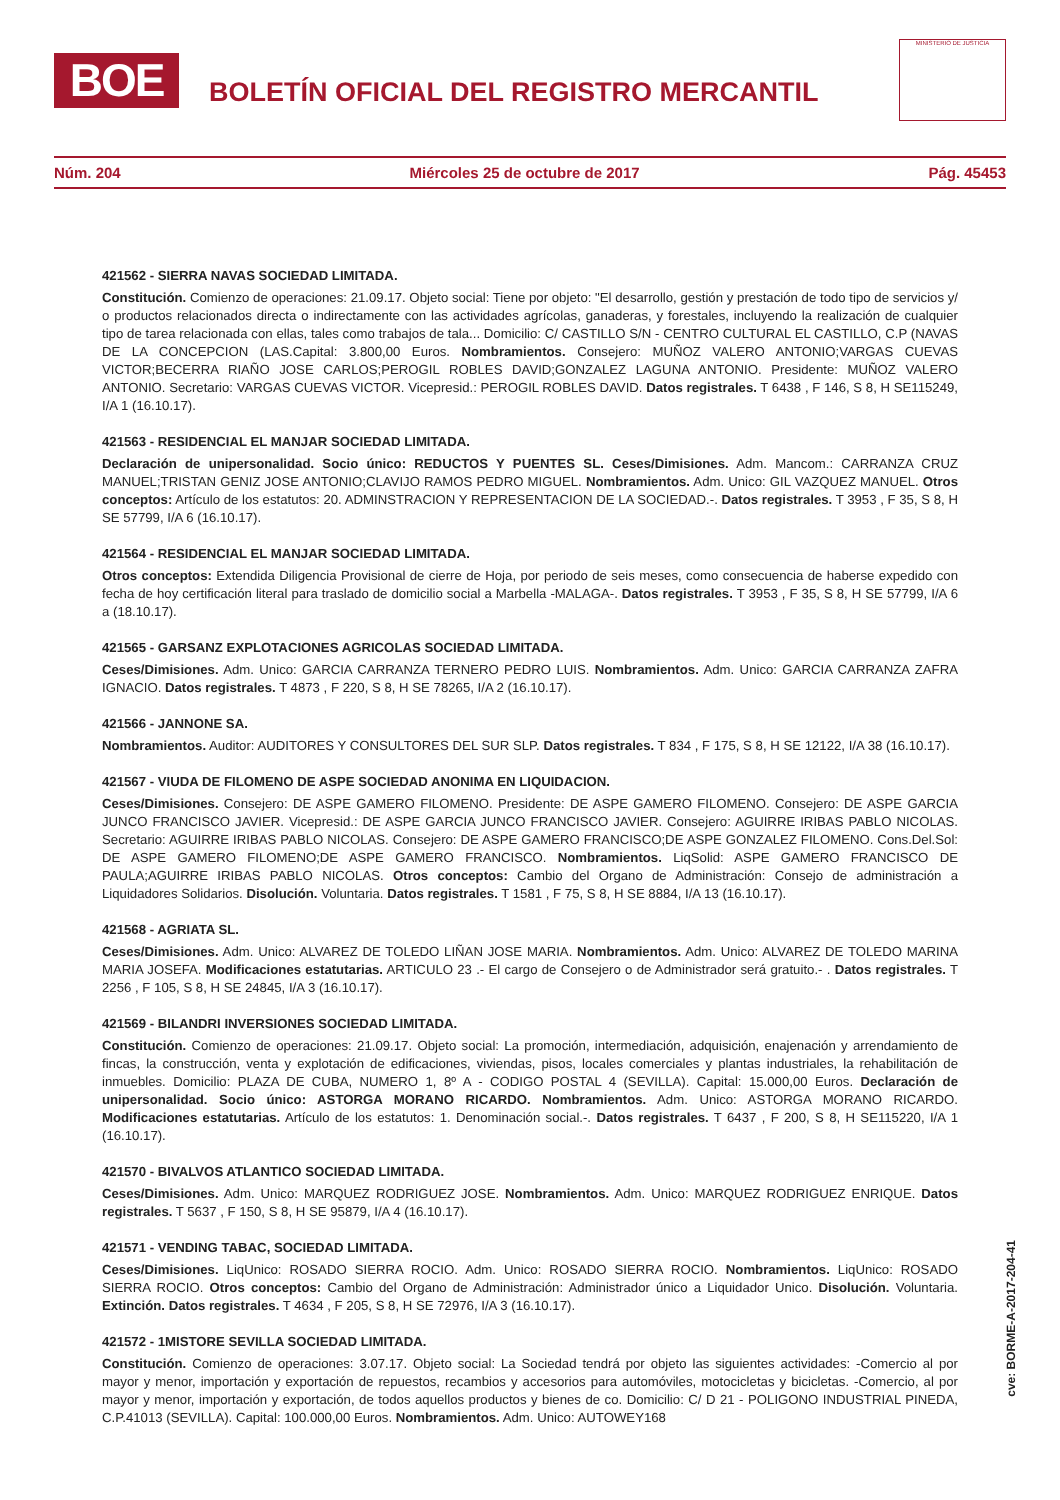BOE
BOLETÍN OFICIAL DEL REGISTRO MERCANTIL
MINISTERIO DE JUSTICIA
Núm. 204 Miércoles 25 de octubre de 2017 Pág. 45453
421562 - SIERRA NAVAS SOCIEDAD LIMITADA.
Constitución. Comienzo de operaciones: 21.09.17. Objeto social: Tiene por objeto: "El desarrollo, gestión y prestación de todo tipo de servicios y/ o productos relacionados directa o indirectamente con las actividades agrícolas, ganaderas, y forestales, incluyendo la realización de cualquier tipo de tarea relacionada con ellas, tales como trabajos de tala... Domicilio: C/ CASTILLO S/N - CENTRO CULTURAL EL CASTILLO, C.P (NAVAS DE LA CONCEPCION (LAS.Capital: 3.800,00 Euros. Nombramientos. Consejero: MUÑOZ VALERO ANTONIO;VARGAS CUEVAS VICTOR;BECERRA RIAÑO JOSE CARLOS;PEROGIL ROBLES DAVID;GONZALEZ LAGUNA ANTONIO. Presidente: MUÑOZ VALERO ANTONIO. Secretario: VARGAS CUEVAS VICTOR. Vicepresid.: PEROGIL ROBLES DAVID. Datos registrales. T 6438 , F 146, S 8, H SE115249, I/A 1 (16.10.17).
421563 - RESIDENCIAL EL MANJAR SOCIEDAD LIMITADA.
Declaración de unipersonalidad. Socio único: REDUCTOS Y PUENTES SL. Ceses/Dimisiones. Adm. Mancom.: CARRANZA CRUZ MANUEL;TRISTAN GENIZ JOSE ANTONIO;CLAVIJO RAMOS PEDRO MIGUEL. Nombramientos. Adm. Unico: GIL VAZQUEZ MANUEL. Otros conceptos: Artículo de los estatutos: 20. ADMINSTRACION Y REPRESENTACION DE LA SOCIEDAD.-. Datos registrales. T 3953 , F 35, S 8, H SE 57799, I/A 6 (16.10.17).
421564 - RESIDENCIAL EL MANJAR SOCIEDAD LIMITADA.
Otros conceptos: Extendida Diligencia Provisional de cierre de Hoja, por periodo de seis meses, como consecuencia de haberse expedido con fecha de hoy certificación literal para traslado de domicilio social a Marbella -MALAGA-. Datos registrales. T 3953 , F 35, S 8, H SE 57799, I/A 6 a (18.10.17).
421565 - GARSANZ EXPLOTACIONES AGRICOLAS SOCIEDAD LIMITADA.
Ceses/Dimisiones. Adm. Unico: GARCIA CARRANZA TERNERO PEDRO LUIS. Nombramientos. Adm. Unico: GARCIA CARRANZA ZAFRA IGNACIO. Datos registrales. T 4873 , F 220, S 8, H SE 78265, I/A 2 (16.10.17).
421566 - JANNONE SA.
Nombramientos. Auditor: AUDITORES Y CONSULTORES DEL SUR SLP. Datos registrales. T 834 , F 175, S 8, H SE 12122, I/A 38 (16.10.17).
421567 - VIUDA DE FILOMENO DE ASPE SOCIEDAD ANONIMA EN LIQUIDACION.
Ceses/Dimisiones. Consejero: DE ASPE GAMERO FILOMENO. Presidente: DE ASPE GAMERO FILOMENO. Consejero: DE ASPE GARCIA JUNCO FRANCISCO JAVIER. Vicepresid.: DE ASPE GARCIA JUNCO FRANCISCO JAVIER. Consejero: AGUIRRE IRIBAS PABLO NICOLAS. Secretario: AGUIRRE IRIBAS PABLO NICOLAS. Consejero: DE ASPE GAMERO FRANCISCO;DE ASPE GONZALEZ FILOMENO. Cons.Del.Sol: DE ASPE GAMERO FILOMENO;DE ASPE GAMERO FRANCISCO. Nombramientos. LiqSolid: ASPE GAMERO FRANCISCO DE PAULA;AGUIRRE IRIBAS PABLO NICOLAS. Otros conceptos: Cambio del Organo de Administración: Consejo de administración a Liquidadores Solidarios. Disolución. Voluntaria. Datos registrales. T 1581 , F 75, S 8, H SE 8884, I/A 13 (16.10.17).
421568 - AGRIATA SL.
Ceses/Dimisiones. Adm. Unico: ALVAREZ DE TOLEDO LIÑAN JOSE MARIA. Nombramientos. Adm. Unico: ALVAREZ DE TOLEDO MARINA MARIA JOSEFA. Modificaciones estatutarias. ARTICULO 23 .- El cargo de Consejero o de Administrador será gratuito.- . Datos registrales. T 2256 , F 105, S 8, H SE 24845, I/A 3 (16.10.17).
421569 - BILANDRI INVERSIONES SOCIEDAD LIMITADA.
Constitución. Comienzo de operaciones: 21.09.17. Objeto social: La promoción, intermediación, adquisición, enajenación y arrendamiento de fincas, la construcción, venta y explotación de edificaciones, viviendas, pisos, locales comerciales y plantas industriales, la rehabilitación de inmuebles. Domicilio: PLAZA DE CUBA, NUMERO 1, 8º A - CODIGO POSTAL 4 (SEVILLA). Capital: 15.000,00 Euros. Declaración de unipersonalidad. Socio único: ASTORGA MORANO RICARDO. Nombramientos. Adm. Unico: ASTORGA MORANO RICARDO. Modificaciones estatutarias. Artículo de los estatutos: 1. Denominación social.-. Datos registrales. T 6437 , F 200, S 8, H SE115220, I/A 1 (16.10.17).
421570 - BIVALVOS ATLANTICO SOCIEDAD LIMITADA.
Ceses/Dimisiones. Adm. Unico: MARQUEZ RODRIGUEZ JOSE. Nombramientos. Adm. Unico: MARQUEZ RODRIGUEZ ENRIQUE. Datos registrales. T 5637 , F 150, S 8, H SE 95879, I/A 4 (16.10.17).
421571 - VENDING TABAC, SOCIEDAD LIMITADA.
Ceses/Dimisiones. LiqUnico: ROSADO SIERRA ROCIO. Adm. Unico: ROSADO SIERRA ROCIO. Nombramientos. LiqUnico: ROSADO SIERRA ROCIO. Otros conceptos: Cambio del Organo de Administración: Administrador único a Liquidador Unico. Disolución. Voluntaria. Extinción. Datos registrales. T 4634 , F 205, S 8, H SE 72976, I/A 3 (16.10.17).
421572 - 1MISTORE SEVILLA SOCIEDAD LIMITADA.
Constitución. Comienzo de operaciones: 3.07.17. Objeto social: La Sociedad tendrá por objeto las siguientes actividades: -Comercio al por mayor y menor, importación y exportación de repuestos, recambios y accesorios para automóviles, motocicletas y bicicletas. -Comercio, al por mayor y menor, importación y exportación, de todos aquellos productos y bienes de co. Domicilio: C/ D 21 - POLIGONO INDUSTRIAL PINEDA, C.P.41013 (SEVILLA). Capital: 100.000,00 Euros. Nombramientos. Adm. Unico: AUTOWEY168
cve: BORME-A-2017-204-41